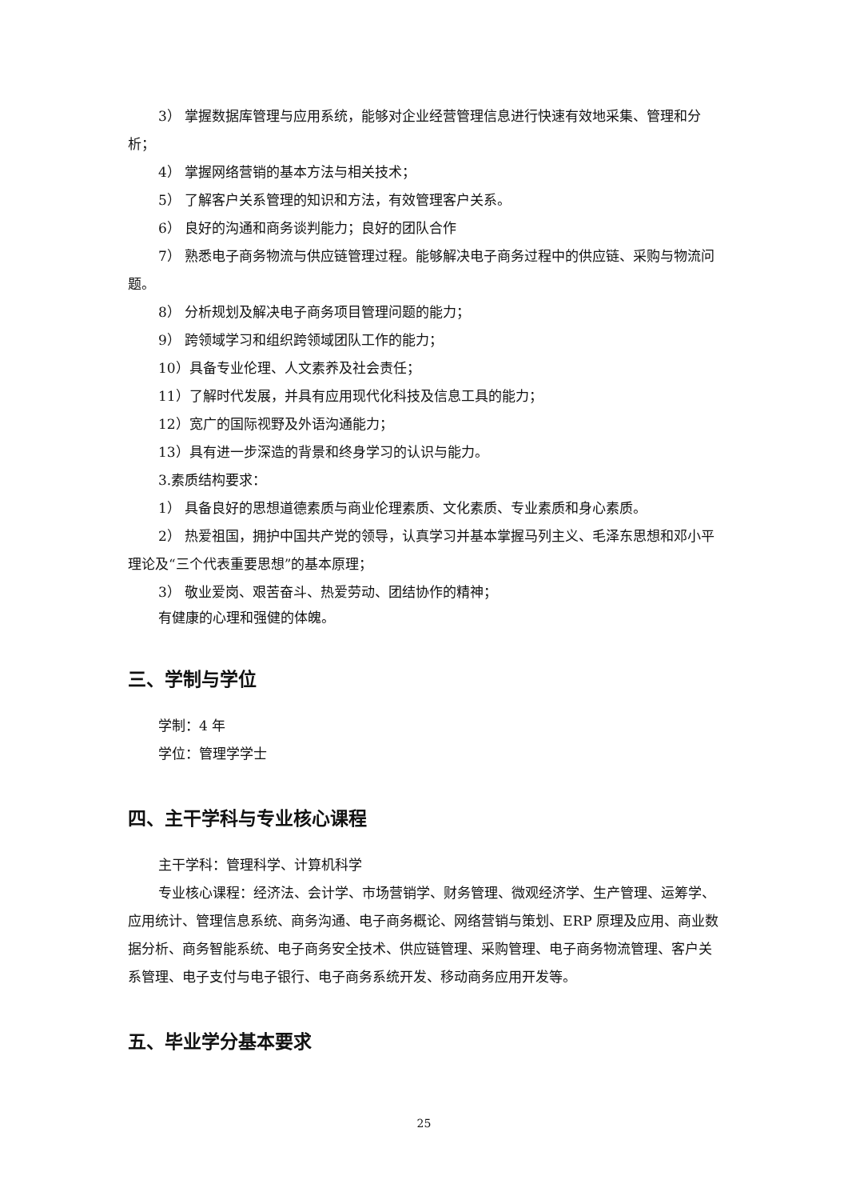3） 掌握数据库管理与应用系统，能够对企业经营管理信息进行快速有效地采集、管理和分析；
4） 掌握网络营销的基本方法与相关技术；
5） 了解客户关系管理的知识和方法，有效管理客户关系。
6） 良好的沟通和商务谈判能力；良好的团队合作
7） 熟悉电子商务物流与供应链管理过程。能够解决电子商务过程中的供应链、采购与物流问题。
8） 分析规划及解决电子商务项目管理问题的能力；
9） 跨领域学习和组织跨领域团队工作的能力；
10）具备专业伦理、人文素养及社会责任；
11）了解时代发展，并具有应用现代化科技及信息工具的能力；
12）宽广的国际视野及外语沟通能力；
13）具有进一步深造的背景和终身学习的认识与能力。
3.素质结构要求：
1） 具备良好的思想道德素质与商业伦理素质、文化素质、专业素质和身心素质。
2） 热爱祖国，拥护中国共产党的领导，认真学习并基本掌握马列主义、毛泽东思想和邓小平理论及“三个代表重要思想”的基本原理；
3） 敬业爱岗、艰苦奋斗、热爱劳动、团结协作的精神；
有健康的心理和强健的体魄。
三、学制与学位
学制：4 年
学位：管理学学士
四、主干学科与专业核心课程
主干学科：管理科学、计算机科学
专业核心课程：经济法、会计学、市场营销学、财务管理、微观经济学、生产管理、运筹学、应用统计、管理信息系统、商务沟通、电子商务概论、网络营销与策划、ERP 原理及应用、商业数据分析、商务智能系统、电子商务安全技术、供应链管理、采购管理、电子商务物流管理、客户关系管理、电子支付与电子银行、电子商务系统开发、移动商务应用开发等。
五、毕业学分基本要求
25